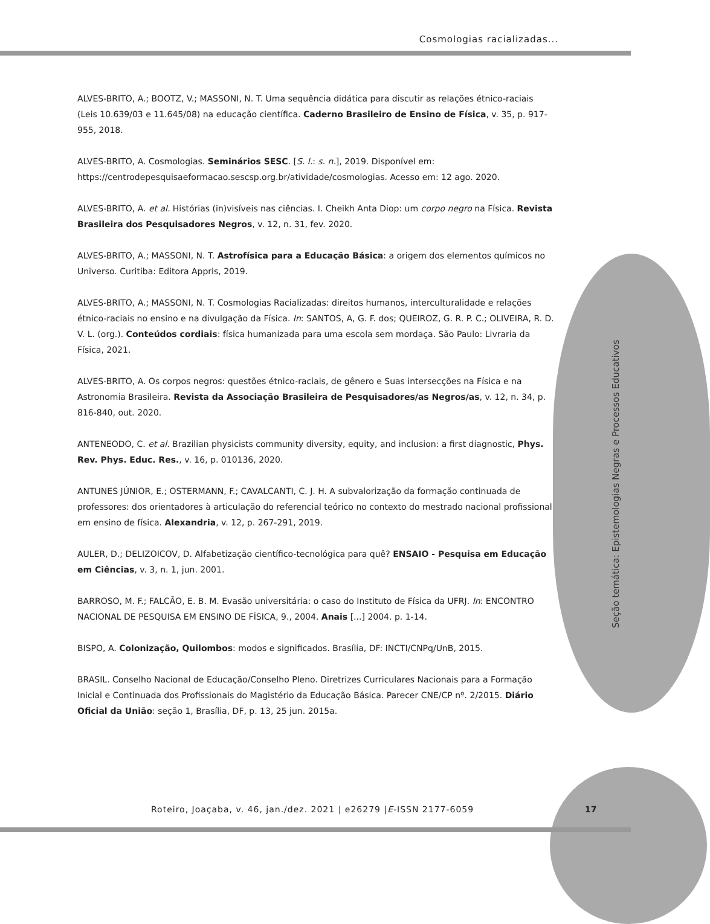Cosmologias racializadas...
ALVES-BRITO, A.; BOOTZ, V.; MASSONI, N. T. Uma sequência didática para discutir as relações étnico-raciais (Leis 10.639/03 e 11.645/08) na educação científica. Caderno Brasileiro de Ensino de Física, v. 35, p. 917-955, 2018.
ALVES-BRITO, A. Cosmologias. Seminários SESC. [S. l.: s. n.], 2019. Disponível em: https://centrodepesquisaeformacao.sescsp.org.br/atividade/cosmologias. Acesso em: 12 ago. 2020.
ALVES-BRITO, A. et al. Histórias (in)visíveis nas ciências. I. Cheikh Anta Diop: um corpo negro na Física. Revista Brasileira dos Pesquisadores Negros, v. 12, n. 31, fev. 2020.
ALVES-BRITO, A.; MASSONI, N. T. Astrofísica para a Educação Básica: a origem dos elementos químicos no Universo. Curitiba: Editora Appris, 2019.
ALVES-BRITO, A.; MASSONI, N. T. Cosmologias Racializadas: direitos humanos, interculturalidade e relações étnico-raciais no ensino e na divulgação da Física. In: SANTOS, A, G. F. dos; QUEIROZ, G. R. P. C.; OLIVEIRA, R. D. V. L. (org.). Conteúdos cordiais: física humanizada para uma escola sem mordaça. São Paulo: Livraria da Física, 2021.
ALVES-BRITO, A. Os corpos negros: questões étnico-raciais, de gênero e Suas intersecções na Física e na Astronomia Brasileira. Revista da Associação Brasileira de Pesquisadores/as Negros/as, v. 12, n. 34, p. 816-840, out. 2020.
ANTENEODO, C. et al. Brazilian physicists community diversity, equity, and inclusion: a first diagnostic, Phys. Rev. Phys. Educ. Res., v. 16, p. 010136, 2020.
ANTUNES JÚNIOR, E.; OSTERMANN, F.; CAVALCANTI, C. J. H. A subvalorização da formação continuada de professores: dos orientadores à articulação do referencial teórico no contexto do mestrado nacional profissional em ensino de física. Alexandria, v. 12, p. 267-291, 2019.
AULER, D.; DELIZOICOV, D. Alfabetização científico-tecnológica para quê? ENSAIO - Pesquisa em Educação em Ciências, v. 3, n. 1, jun. 2001.
BARROSO, M. F.; FALCÃO, E. B. M. Evasão universitária: o caso do Instituto de Física da UFRJ. In: ENCONTRO NACIONAL DE PESQUISA EM ENSINO DE FÍSICA, 9., 2004. Anais [...] 2004. p. 1-14.
BISPO, A. Colonização, Quilombos: modos e significados. Brasília, DF: INCTI/CNPq/UnB, 2015.
BRASIL. Conselho Nacional de Educação/Conselho Pleno. Diretrizes Curriculares Nacionais para a Formação Inicial e Continuada dos Profissionais do Magistério da Educação Básica. Parecer CNE/CP nº. 2/2015. Diário Oficial da União: seção 1, Brasília, DF, p. 13, 25 jun. 2015a.
Seção temática: Epistemologias Negras e Processos Educativos
Roteiro, Joaçaba, v. 46, jan./dez. 2021 | e26279 |E-ISSN 2177-6059
17